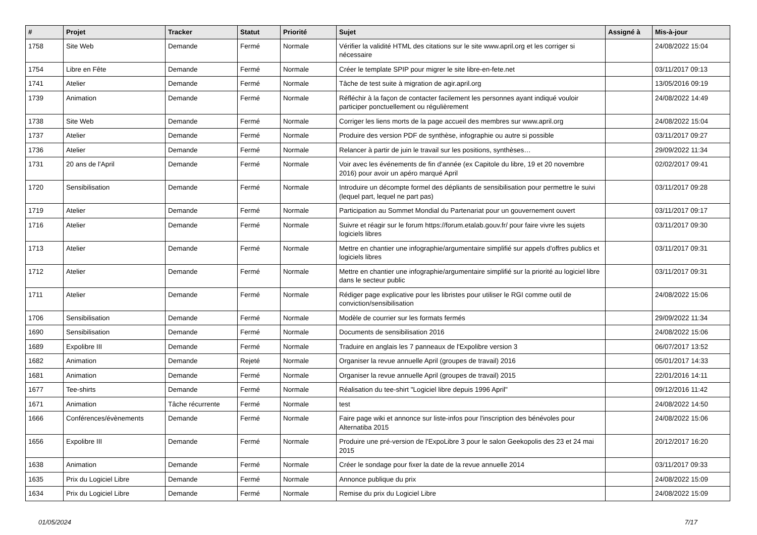| # | Projet | Tracker | Statut | Priorité | Sujet | Assigné à | Mis-à-jour |
| --- | --- | --- | --- | --- | --- | --- | --- |
| 1758 | Site Web | Demande | Fermé | Normale | Vérifier la validité HTML des citations sur le site www.april.org et les corriger si nécessaire | | 24/08/2022 15:04 |
| 1754 | Libre en Fête | Demande | Fermé | Normale | Créer le template SPIP pour migrer le site libre-en-fete.net | | 03/11/2017 09:13 |
| 1741 | Atelier | Demande | Fermé | Normale | Tâche de test suite à migration de agir.april.org | | 13/05/2016 09:19 |
| 1739 | Animation | Demande | Fermé | Normale | Réfléchir à la façon de contacter facilement les personnes ayant indiqué vouloir participer ponctuellement ou régulièrement | | 24/08/2022 14:49 |
| 1738 | Site Web | Demande | Fermé | Normale | Corriger les liens morts de la page accueil des membres sur www.april.org | | 24/08/2022 15:04 |
| 1737 | Atelier | Demande | Fermé | Normale | Produire des version PDF de synthèse, infographie ou autre si possible | | 03/11/2017 09:27 |
| 1736 | Atelier | Demande | Fermé | Normale | Relancer à partir de juin le travail sur les positions, synthèses… | | 29/09/2022 11:34 |
| 1731 | 20 ans de l'April | Demande | Fermé | Normale | Voir avec les événements de fin d'année (ex Capitole du libre, 19 et 20 novembre 2016) pour avoir un apéro marqué April | | 02/02/2017 09:41 |
| 1720 | Sensibilisation | Demande | Fermé | Normale | Introduire un décompte formel des dépliants de sensibilisation pour permettre le suivi (lequel part, lequel ne part pas) | | 03/11/2017 09:28 |
| 1719 | Atelier | Demande | Fermé | Normale | Participation au Sommet Mondial du Partenariat pour un gouvernement ouvert | | 03/11/2017 09:17 |
| 1716 | Atelier | Demande | Fermé | Normale | Suivre et réagir sur le forum https://forum.etalab.gouv.fr/ pour faire vivre les sujets logiciels libres | | 03/11/2017 09:30 |
| 1713 | Atelier | Demande | Fermé | Normale | Mettre en chantier une infographie/argumentaire simplifié sur appels d'offres publics et logiciels libres | | 03/11/2017 09:31 |
| 1712 | Atelier | Demande | Fermé | Normale | Mettre en chantier une infographie/argumentaire simplifié sur la priorité au logiciel libre dans le secteur public | | 03/11/2017 09:31 |
| 1711 | Atelier | Demande | Fermé | Normale | Rédiger page explicative pour les libristes pour utiliser le RGI comme outil de conviction/sensibilisation | | 24/08/2022 15:06 |
| 1706 | Sensibilisation | Demande | Fermé | Normale | Modèle de courrier sur les formats fermés | | 29/09/2022 11:34 |
| 1690 | Sensibilisation | Demande | Fermé | Normale | Documents de sensibilisation 2016 | | 24/08/2022 15:06 |
| 1689 | Expolibre III | Demande | Fermé | Normale | Traduire en anglais les 7 panneaux de l'Expolibre version 3 | | 06/07/2017 13:52 |
| 1682 | Animation | Demande | Rejeté | Normale | Organiser la revue annuelle April (groupes de travail) 2016 | | 05/01/2017 14:33 |
| 1681 | Animation | Demande | Fermé | Normale | Organiser la revue annuelle April (groupes de travail) 2015 | | 22/01/2016 14:11 |
| 1677 | Tee-shirts | Demande | Fermé | Normale | Réalisation du tee-shirt "Logiciel libre depuis 1996 April" | | 09/12/2016 11:42 |
| 1671 | Animation | Tâche récurrente | Fermé | Normale | test | | 24/08/2022 14:50 |
| 1666 | Conférences/évènements | Demande | Fermé | Normale | Faire page wiki et annonce sur liste-infos pour l'inscription des bénévoles pour Alternatiba 2015 | | 24/08/2022 15:06 |
| 1656 | Expolibre III | Demande | Fermé | Normale | Produire une pré-version de l'ExpoLibre 3 pour le salon Geekopolis des 23 et 24 mai 2015 | | 20/12/2017 16:20 |
| 1638 | Animation | Demande | Fermé | Normale | Créer le sondage pour fixer la date de la revue annuelle 2014 | | 03/11/2017 09:33 |
| 1635 | Prix du Logiciel Libre | Demande | Fermé | Normale | Annonce publique du prix | | 24/08/2022 15:09 |
| 1634 | Prix du Logiciel Libre | Demande | Fermé | Normale | Remise du prix du Logiciel Libre | | 24/08/2022 15:09 |
01/05/2024 7/17